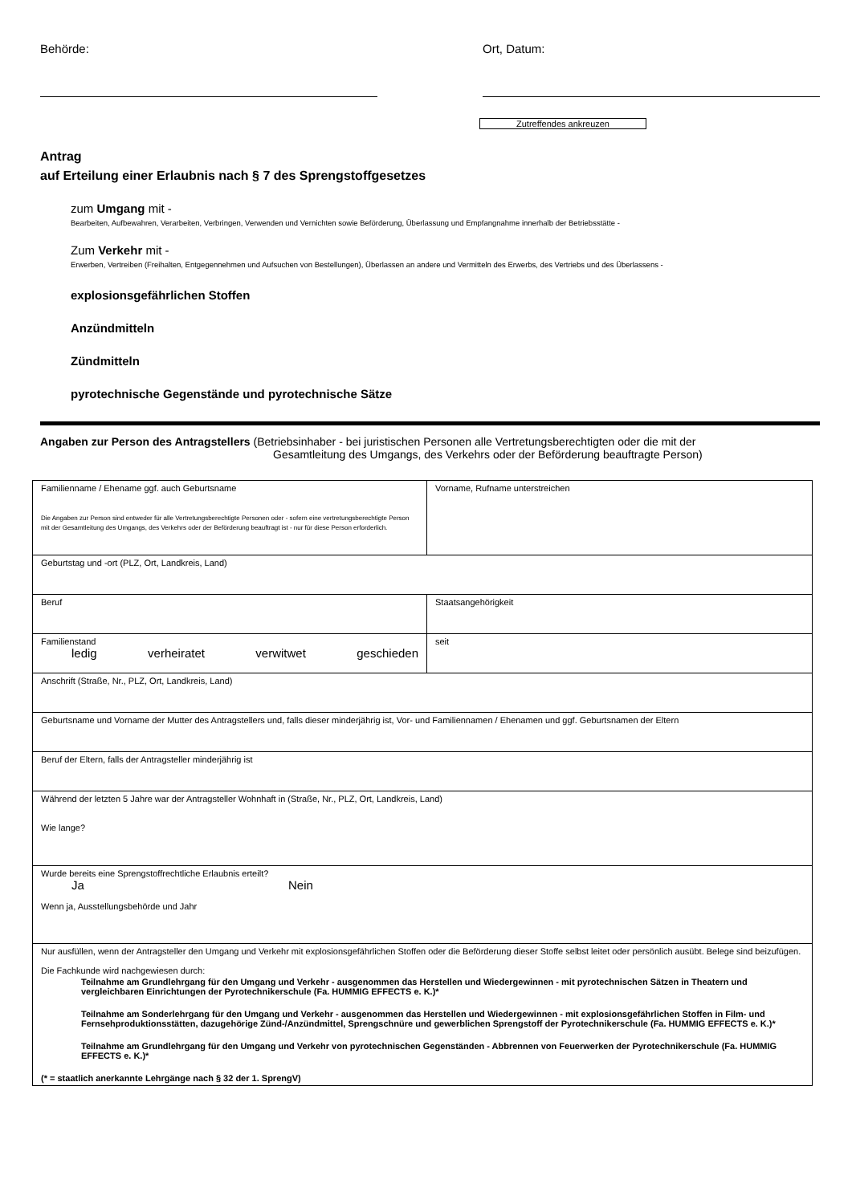Behörde: Ort, Datum:
Zutreffendes ankreuzen
Antrag
auf Erteilung einer Erlaubnis nach § 7 des Sprengstoffgesetzes
zum Umgang mit -
Bearbeiten, Aufbewahren, Verarbeiten, Verbringen, Verwenden und Vernichten sowie Beförderung, Überlassung und Empfangnahme innerhalb der Betriebsstätte -
Zum Verkehr mit -
Erwerben, Vertreiben (Freihalten, Entgegennehmen und Aufsuchen von Bestellungen), Überlassen an andere und Vermitteln des Erwerbs, des Vertriebs und des Überlassens -
explosionsgefährlichen Stoffen
Anzündmitteln
Zündmitteln
pyrotechnische Gegenstände und pyrotechnische Sätze
Angaben zur Person des Antragstellers (Betriebsinhaber - bei juristischen Personen alle Vertretungsberechtigten oder die mit der
Gesamtleitung des Umgangs, des Verkehrs oder der Beförderung beauftragte Person)
| Familienname / Ehename ggf. auch Geburtsname Die Angaben zur Person sind entweder für alle Vertretungsberechtigte Personen oder - sofern eine vertretungsberechtigte Person mit der Gesamtleitung des Umgangs, des Verkehrs oder der Beförderung beauftragt ist - nur für diese Person erforderlich. | Vorname, Rufname unterstreichen |
| Geburtstag und -ort (PLZ, Ort, Landkreis, Land) | |
| Beruf | Staatsangehörigkeit |
| Familienstand ledig verheiratet verwitwet geschieden | seit |
| Anschrift (Straße, Nr., PLZ, Ort, Landkreis, Land) | |
| Geburtsname und Vorname der Mutter des Antragstellers und, falls dieser minderjährig ist, Vor- und Familiennamen / Ehenamen und ggf. Geburtsnamen der Eltern | |
| Beruf der Eltern, falls der Antragsteller minderjährig ist | |
| Während der letzten 5 Jahre war der Antragsteller Wohnhaft in (Straße, Nr., PLZ, Ort, Landkreis, Land) Wie lange? | |
| Wurde bereits eine Sprengstoffrechtliche Erlaubnis erteilt? Ja Nein Wenn ja, Ausstellungsbehörde und Jahr | |
| Nur ausfüllen, wenn der Antragsteller den Umgang und Verkehr mit explosionsgefährlichen Stoffen oder die Beförderung dieser Stoffe selbst leitet oder persönlich ausübt. Belege sind beizufügen. Die Fachkunde wird nachgewiesen durch: Teilnahme am Grundlehrgang für den Umgang und Verkehr - ausgenommen das Herstellen und Wiedergewinnen - mit pyrotechnischen Sätzen in Theatern und vergleichbaren Einrichtungen der Pyrotechnikerschule (Fa. HUMMIG EFFECTS e. K.)* Teilnahme am Sonderlehrgang für den Umgang und Verkehr - ausgenommen das Herstellen und Wiedergewinnen - mit explosionsgefährlichen Stoffen in Film- und Fernsehproduktionsstätten, dazugehörige Zünd-/Anzündmittel, Sprengschnüre und gewerblichen Sprengstoff der Pyrotechnikerschule (Fa. HUMMIG EFFECTS e. K.)* Teilnahme am Grundlehrgang für den Umgang und Verkehr von pyrotechnischen Gegenständen - Abbrennen von Feuerwerken der Pyrotechnikerschule (Fa. HUMMIG EFFECTS e. K.)* (* = staatlich anerkannte Lehrgänge nach § 32 der 1. SprengV) | |